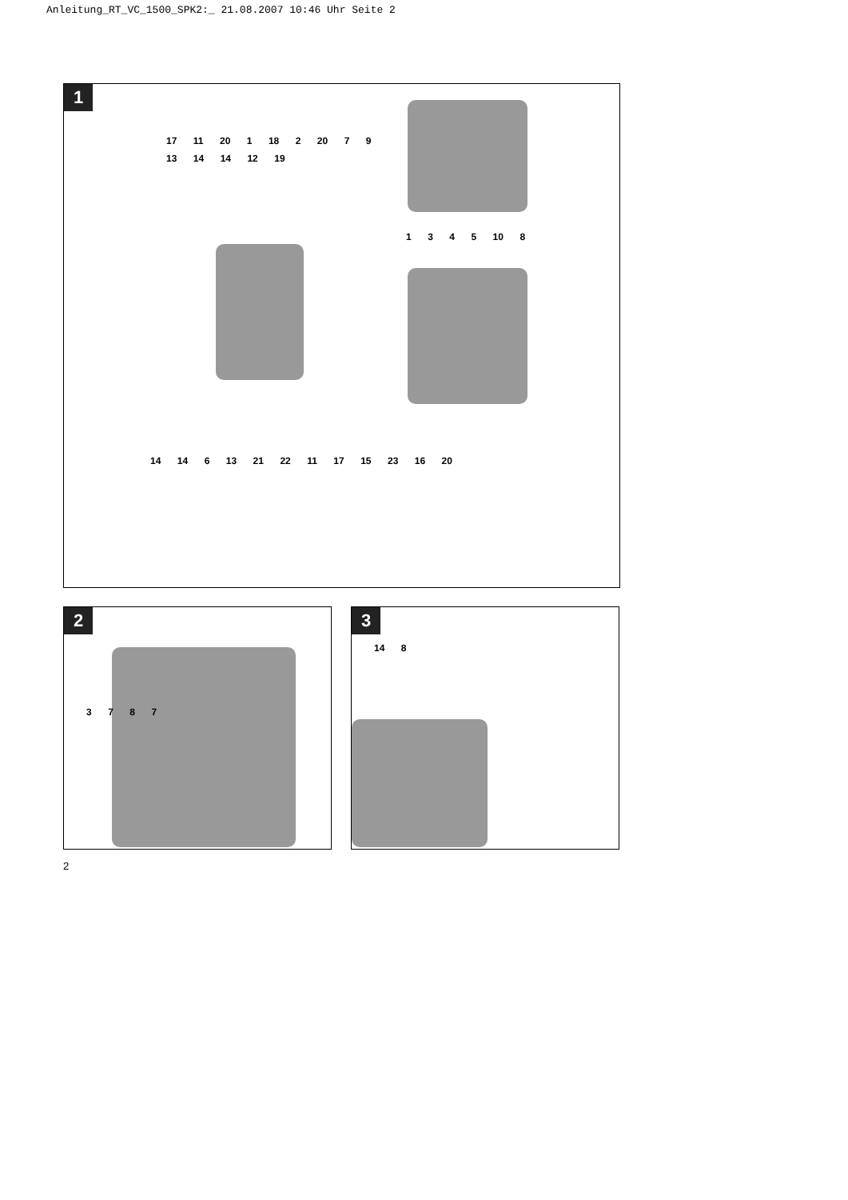Anleitung_RT_VC_1500_SPK2:_ 21.08.2007 10:46 Uhr Seite 2
1
17 11 20 1 18 2 20 7 9 13 14 14 12 19
1 3 4 5 10 8
14 14 6 13 21 22 11 17 15 23 16 20
2
3 7 8 7
3
14 8
2